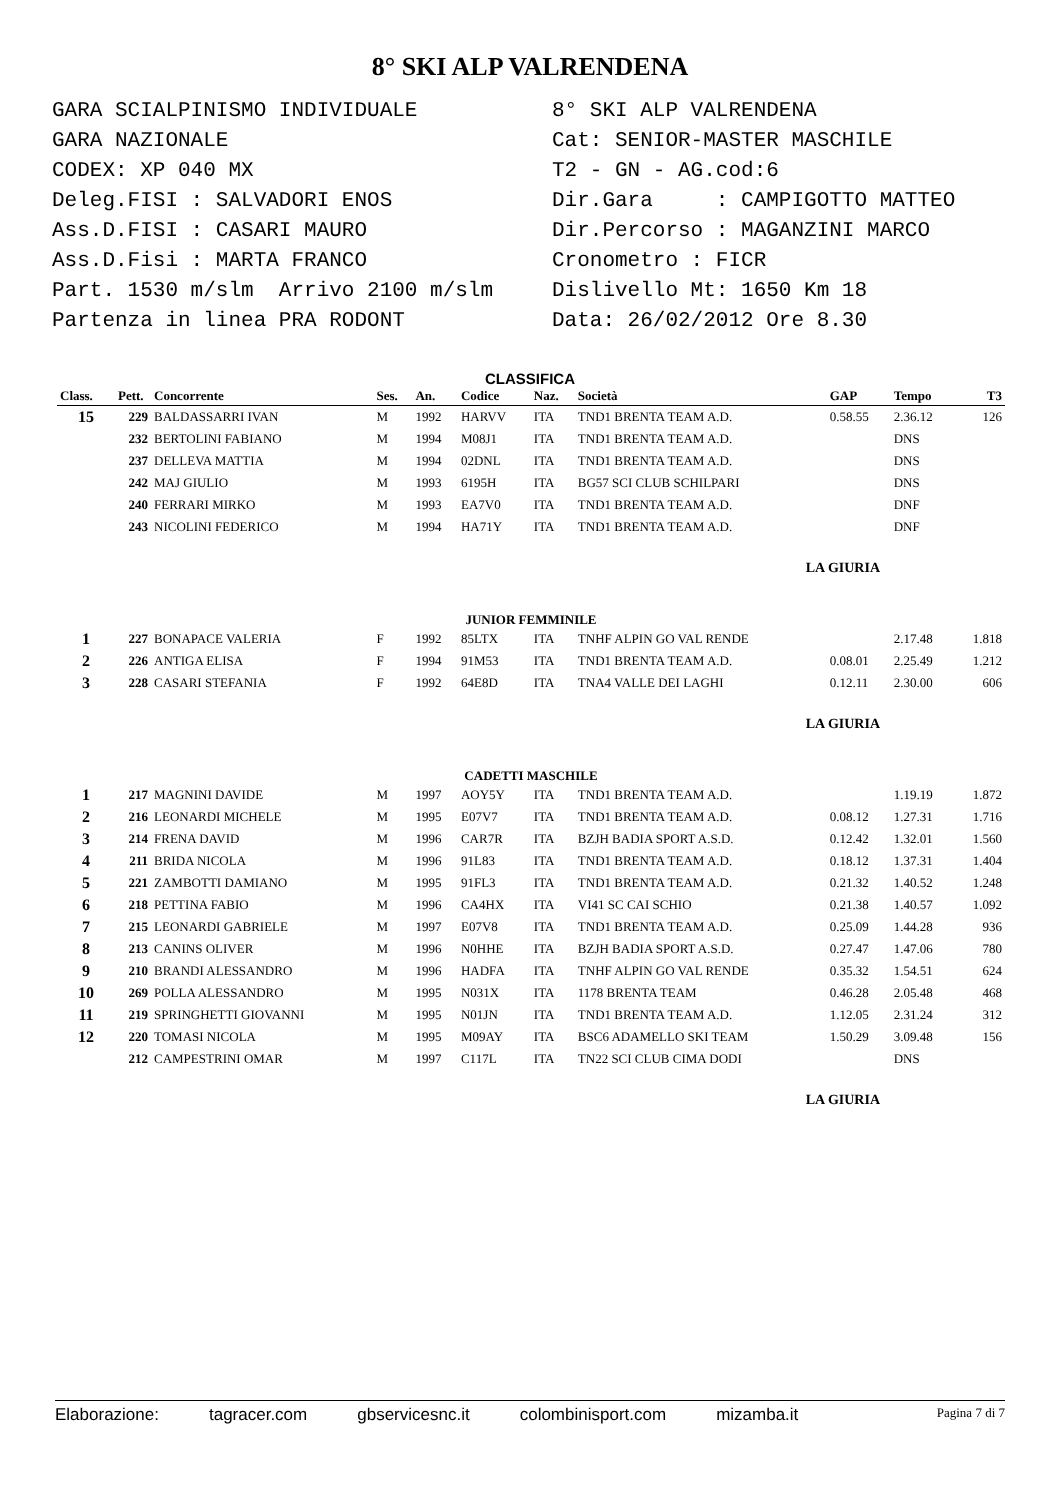8° SKI ALP VALRENDENA
GARA SCIALPINISMO INDIVIDUALE GARA NAZIONALE CODEX: XP 040 MX Deleg.FISI : SALVADORI ENOS Ass.D.FISI : CASARI MAURO Ass.D.Fisi : MARTA FRANCO Part. 1530 m/slm Arrivo 2100 m/slm Partenza in linea PRA RODONT
8° SKI ALP VALRENDENA Cat: SENIOR-MASTER MASCHILE T2 - GN - AG.cod:6 Dir.Gara : CAMPIGOTTO MATTEO Dir.Percorso : MAGANZINI MARCO Cronometro : FICR Dislivello Mt: 1650 Km 18 Data: 26/02/2012 Ore 8.30
CLASSIFICA
| Class. | Pett. | Concorrente | Ses. | An. | Codice | Naz. | Società | GAP | Tempo | T3 |
| --- | --- | --- | --- | --- | --- | --- | --- | --- | --- | --- |
| 15 | 229 | BALDASSARRI IVAN | M | 1992 | HARVV | ITA | TND1 BRENTA TEAM A.D. | 0.58.55 | 2.36.12 | 126 |
| | 232 | BERTOLINI FABIANO | M | 1994 | M08J1 | ITA | TND1 BRENTA TEAM A.D. | | DNS | |
| | 237 | DELLEVA MATTIA | M | 1994 | 02DNL | ITA | TND1 BRENTA TEAM A.D. | | DNS | |
| | 242 | MAJ GIULIO | M | 1993 | 6195H | ITA | BG57 SCI CLUB SCHILPARI | | DNS | |
| | 240 | FERRARI MIRKO | M | 1993 | EA7V0 | ITA | TND1 BRENTA TEAM A.D. | | DNF | |
| | 243 | NICOLINI FEDERICO | M | 1994 | HA71Y | ITA | TND1 BRENTA TEAM A.D. | | DNF | |
| LA GIURIA | | | | | | | | | | |
| JUNIOR FEMMINILE | | | | | | | | | | |
| 1 | 227 | BONAPACE VALERIA | F | 1992 | 85LTX | ITA | TNHF ALPIN GO VAL RENDE | | 2.17.48 | 1.818 |
| 2 | 226 | ANTIGA ELISA | F | 1994 | 91M53 | ITA | TND1 BRENTA TEAM A.D. | 0.08.01 | 2.25.49 | 1.212 |
| 3 | 228 | CASARI STEFANIA | F | 1992 | 64E8D | ITA | TNA4 VALLE DEI LAGHI | 0.12.11 | 2.30.00 | 606 |
| LA GIURIA | | | | | | | | | | |
| CADETTI MASCHILE | | | | | | | | | | |
| 1 | 217 | MAGNINI DAVIDE | M | 1997 | AOY5Y | ITA | TND1 BRENTA TEAM A.D. | | 1.19.19 | 1.872 |
| 2 | 216 | LEONARDI MICHELE | M | 1995 | E07V7 | ITA | TND1 BRENTA TEAM A.D. | 0.08.12 | 1.27.31 | 1.716 |
| 3 | 214 | FRENA DAVID | M | 1996 | CAR7R | ITA | BZJH BADIA SPORT A.S.D. | 0.12.42 | 1.32.01 | 1.560 |
| 4 | 211 | BRIDA NICOLA | M | 1996 | 91L83 | ITA | TND1 BRENTA TEAM A.D. | 0.18.12 | 1.37.31 | 1.404 |
| 5 | 221 | ZAMBOTTI DAMIANO | M | 1995 | 91FL3 | ITA | TND1 BRENTA TEAM A.D. | 0.21.32 | 1.40.52 | 1.248 |
| 6 | 218 | PETTINA FABIO | M | 1996 | CA4HX | ITA | VI41 SC CAI SCHIO | 0.21.38 | 1.40.57 | 1.092 |
| 7 | 215 | LEONARDI GABRIELE | M | 1997 | E07V8 | ITA | TND1 BRENTA TEAM A.D. | 0.25.09 | 1.44.28 | 936 |
| 8 | 213 | CANINS OLIVER | M | 1996 | N0HHE | ITA | BZJH BADIA SPORT A.S.D. | 0.27.47 | 1.47.06 | 780 |
| 9 | 210 | BRANDI ALESSANDRO | M | 1996 | HADFA | ITA | TNHF ALPIN GO VAL RENDE | 0.35.32 | 1.54.51 | 624 |
| 10 | 269 | POLLA ALESSANDRO | M | 1995 | N031X | ITA | 1178 BRENTA TEAM | 0.46.28 | 2.05.48 | 468 |
| 11 | 219 | SPRINGHETTI GIOVANNI | M | 1995 | N01JN | ITA | TND1 BRENTA TEAM A.D. | 1.12.05 | 2.31.24 | 312 |
| 12 | 220 | TOMASI NICOLA | M | 1995 | M09AY | ITA | BSC6 ADAMELLO SKI TEAM | 1.50.29 | 3.09.48 | 156 |
| | 212 | CAMPESTRINI OMAR | M | 1997 | C117L | ITA | TN22 SCI CLUB CIMA DODI | | DNS | |
| LA GIURIA | | | | | | | | | | |
Elaborazione: tagracer.com gbservicesnc.it colombinisport.com mizamba.it Pagina 7 di 7